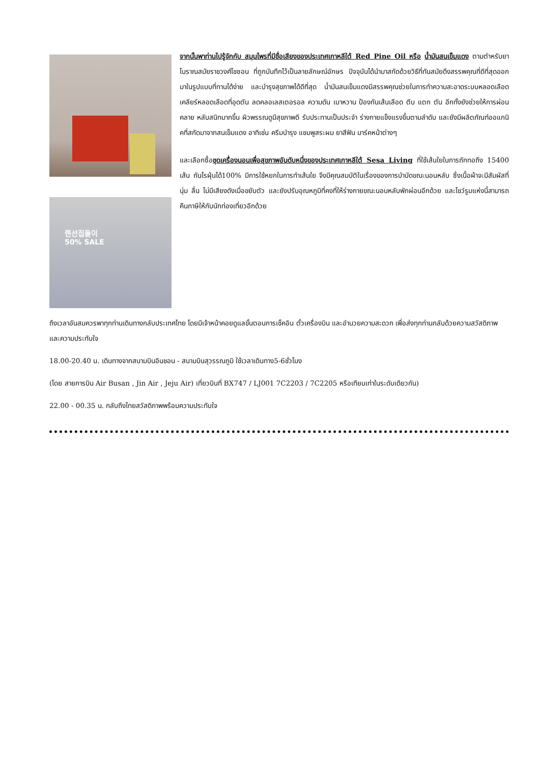랜선집들이
50% SALE
จากนั้นพาท่านไปรู้จักกับ สมุนไพรที่มีชื่อเสียงของประเทศเกาหลีใต้ Red Pine Oil หรือ น้ำมันสนเข็มแดง ตามตำหรับยาโบราณสมัยราชวงศ์โชซอน ที่ถูกบันทึกไว้เป็นลายลักษณ์อักษร ปัจจุบันได้นำมาสกัดด้วยวิธีที่ทันสมัยดึงสรรพคุณที่ดีที่สุดออกมาในรูปแบบที่ทานได้ง่าย และบำรุงสุขภาพได้ดีที่สุด น้ำมันสนเข็มแดงมีสรรพคุณช่วยในการทำความสะอาดระบบหลอดเลือด เคลียร์หลอดเลือดที่อุดตัน ลดคลอเลสเตอรอล ความดัน เบาหวาน ป้องกันเส้นเลือด ตีบ แตก ตัน อีกทั้งยังช่วยให้การผ่อนคลาย หลับสนิทมากขึ้น ผิวพรรณดูมีสุขภาพดี รับประทานเป็นประจำ ร่างกายแข็งแรงขึ้นตามลำดับ และยังมีผลิตภัณฑ์ออแกนิคที่สกัดมาจากสนเข็มแดง อาทิเช่น ครีมบำรุง แชมพูสระผม ยาสีฟัน มาร์คหน้าต่างๆ
และเลือกซื้อชุดเครื่องนอนเพื่อสุขภาพอันดับหนึ่งของประเทศเกาหลีใต้ Sesa Living ที่ใช้เส้นใยในการถักทอถึง 15400 เส้น กันไรฝุ่นได้100% มีการใช้หยกในการทำเส้นใย จึงมีคุณสมบัติในเรื่องของการบำบัดขณะนอนหลับ ซึ่งเนื้อผ้าจะมีสัมผัสที่นุ่ม ลื่น ไม่มีเสียงดังเมื่อขยับตัว และยังปรับอุณหภูมิที่คงที่ให้ร่างกายขณะนอนหลับพักผ่อนอีกด้วย และโชว์รูมแห่งนี้สามารถคืนภาษีให้กับนักท่องเที่ยวอีกด้วย
ถึงเวลาอันสมควรพาทุกท่านเดินทางกลับประเทศไทย โดยมีเจ้าหน้าคอยดูแลขั้นตอนการเช็คอิน ตั๋วเครื่องบิน และอำนวยความสะดวก เพื่อส่งทุกท่านกลับด้วยความสวัสดิภาพ และความประทับใจ
18.00-20.40 น. เดินทางจากสนามบินอินชอน - สนามบินสุวรรณภูมิ ใช้เวลาเดินทาง5-6ชั่วโมง
(โดย สายการบิน Air Busan , Jin Air , Jeju Air) เที่ยวบินที่ BX747 / LJ001 7C2203 / 7C2205 หรือเทียบเท่าในระดับเดียวกัน)
22.00 - 00.35 น. กลับถึงไทยสวัสดิภาพพร้อมความประทับใจ